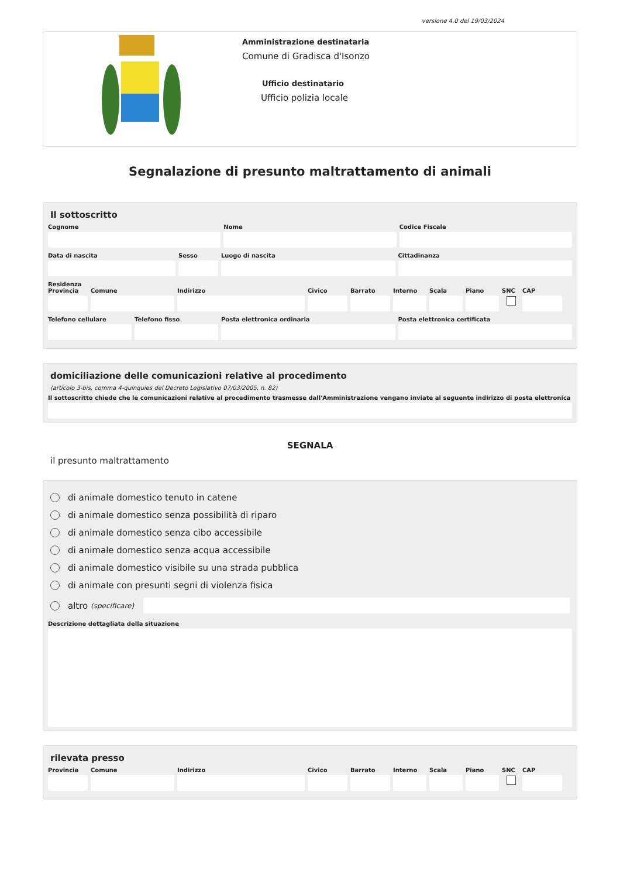versione 4.0 del 19/03/2024
Amministrazione destinataria
Comune di Gradisca d'Isonzo
Ufficio destinatario
Ufficio polizia locale
Segnalazione di presunto maltrattamento di animali
Il sottoscritto
Cognome Nome Codice Fiscale
Data di nascita Sesso Luogo di nascita Cittadinanza
Residenza
Provincia Comune Indirizzo Civico Barrato Interno Scala Piano SNC CAP
Telefono cellulare Telefono fisso Posta elettronica ordinaria Posta elettronica certificata
domiciliazione delle comunicazioni relative al procedimento
(articolo 3-bis, comma 4-quinquies del Decreto Legislativo 07/03/2005, n. 82)
Il sottoscritto chiede che le comunicazioni relative al procedimento trasmesse dall'Amministrazione vengano inviate al seguente indirizzo di posta elettronica
SEGNALA
il presunto maltrattamento
di animale domestico tenuto in catene
di animale domestico senza possibilità di riparo
di animale domestico senza cibo accessibile
di animale domestico senza acqua accessibile
di animale domestico visibile su una strada pubblica
di animale con presunti segni di violenza fisica
altro (specificare)
Descrizione dettagliata della situazione
rilevata presso
Provincia Comune Indirizzo Civico Barrato Interno Scala Piano SNC CAP